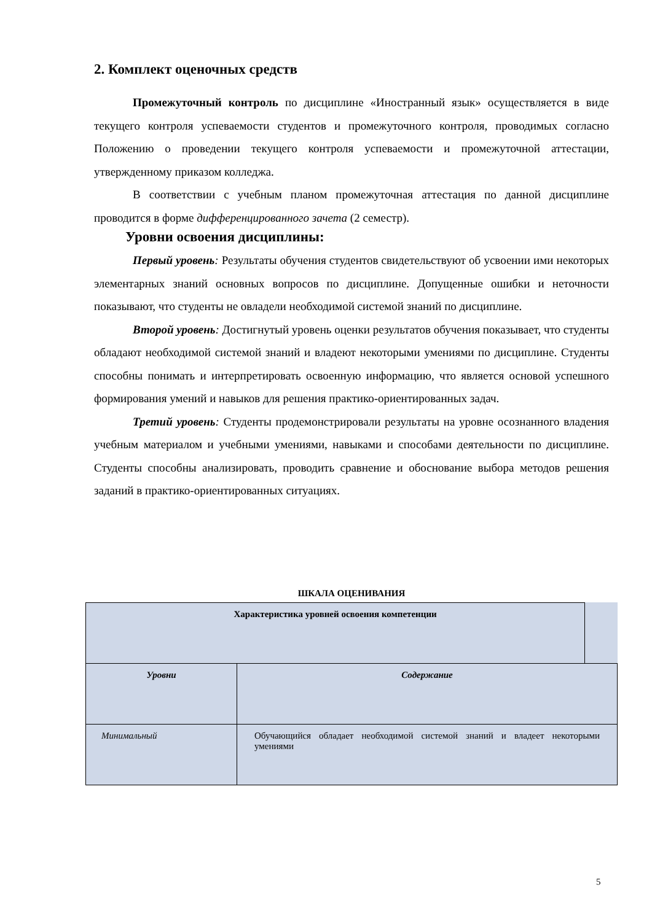2. Комплект оценочных средств
Промежуточный контроль по дисциплине «Иностранный язык» осуществляется в виде текущего контроля успеваемости студентов и промежуточного контроля, проводимых согласно Положению о проведении текущего контроля успеваемости и промежуточной аттестации, утвержденному приказом колледжа.
В соответствии с учебным планом промежуточная аттестация по данной дисциплине проводится в форме дифференцированного зачета (2 семестр).
Уровни освоения дисциплины:
Первый уровень: Результаты обучения студентов свидетельствуют об усвоении ими некоторых элементарных знаний основных вопросов по дисциплине. Допущенные ошибки и неточности показывают, что студенты не овладели необходимой системой знаний по дисциплине.
Второй уровень: Достигнутый уровень оценки результатов обучения показывает, что студенты обладают необходимой системой знаний и владеют некоторыми умениями по дисциплине. Студенты способны понимать и интерпретировать освоенную информацию, что является основой успешного формирования умений и навыков для решения практико-ориентированных задач.
Третий уровень: Студенты продемонстрировали результаты на уровне осознанного владения учебным материалом и учебными умениями, навыками и способами деятельности по дисциплине. Студенты способны анализировать, проводить сравнение и обоснование выбора методов решения заданий в практико-ориентированных ситуациях.
ШКАЛА ОЦЕНИВАНИЯ
| Характеристика уровней освоения компетенции | | |
| Уровни | Содержание | |
| Минимальный | Обучающийся обладает необходимой системой знаний и владеет некоторыми умениями | |
5